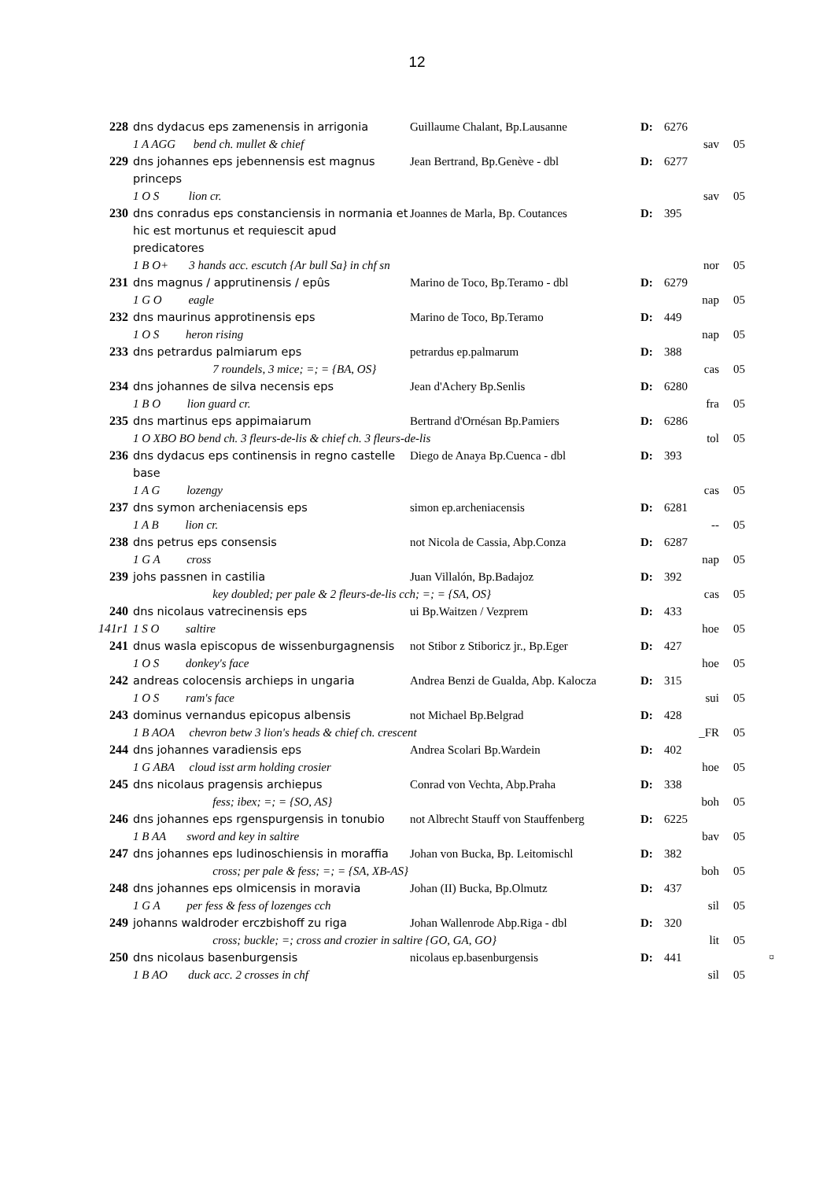12
| 228 | dns dydacus eps zamenensis in arrigonia | Guillaume Chalant, Bp.Lausanne | D: | 6276 | |
| | 1 A AGG bend ch. mullet & chief | | | sav | 05 |
| 229 | dns johannes eps jebennensis est magnus princeps | Jean Bertrand, Bp.Genève - dbl | D: | 6277 | |
| | 1 O S lion cr. | | | sav | 05 |
| 230 | dns conradus eps constanciensis in normania et hic est mortunus et requiescit apud predicatores | Joannes de Marla, Bp. Coutances | D: | 395 | |
| | 1 B O+ 3 hands acc. escutch {Ar bull Sa} in chf sn | | | nor | 05 |
| 231 | dns magnus / apprutinensis / epûs | Marino de Toco, Bp.Teramo - dbl | D: | 6279 | |
| | 1 G O eagle | | | nap | 05 |
| 232 | dns maurinus approtinensis eps | Marino de Toco, Bp.Teramo | D: | 449 | |
| | 1 O S heron rising | | | nap | 05 |
| 233 | dns petrardus palmiarum eps | petrardus ep.palmarum | D: | 388 | |
| | 7 roundels, 3 mice; =; = {BA, OS} | | | cas | 05 |
| 234 | dns johannes de silva necensis eps | Jean d'Achery Bp.Senlis | D: | 6280 | |
| | 1 B O lion guard cr. | | | fra | 05 |
| 235 | dns martinus eps appimaiarum | Bertrand d'Ornésan Bp.Pamiers | D: | 6286 | |
| | 1 O XBO BO bend ch. 3 fleurs-de-lis & chief ch. 3 fleurs-de-lis | | | tol | 05 |
| 236 | dns dydacus eps continensis in regno castelle base | Diego de Anaya Bp.Cuenca - dbl | D: | 393 | |
| | 1 A G lozengy | | | cas | 05 |
| 237 | dns symon archeniacensis eps | simon ep.archeniacensis | D: | 6281 | |
| | 1 A B lion cr. | | | -- | 05 |
| 238 | dns petrus eps consensis | not Nicola de Cassia, Abp.Conza | D: | 6287 | |
| | 1 G A cross | | | nap | 05 |
| 239 | johs passnen in castilia | Juan Villalón, Bp.Badajoz | D: | 392 | |
| | key doubled; per pale & 2 fleurs-de-lis cch; =; = {SA, OS} | | | cas | 05 |
| 240 | dns nicolaus vatrecinensis eps | ui Bp.Waitzen / Vezprem | D: | 433 | |
| 141r1 | 1 S O saltire | | | hoe | 05 |
| 241 | dnus wasla episcopus de wissenburgagnensis | not Stibor z Stiboricz jr., Bp.Eger | D: | 427 | |
| | 1 O S donkey's face | | | hoe | 05 |
| 242 | andreas colocensis archieps in ungaria | Andrea Benzi de Gualda, Abp. Kalocza | D: | 315 | |
| | 1 O S ram's face | | | sui | 05 |
| 243 | dominus vernandus epicopus albensis | not Michael Bp.Belgrad | D: | 428 | |
| | 1 B AOA chevron betw 3 lion's heads & chief ch. crescent | | | _FR | 05 |
| 244 | dns johannes varadiensis eps | Andrea Scolari Bp.Wardein | D: | 402 | |
| | 1 G ABA cloud isst arm holding crosier | | | hoe | 05 |
| 245 | dns nicolaus pragensis archiepus | Conrad von Vechta, Abp.Praha | D: | 338 | |
| | fess; ibex; =; = {SO, AS} | | | boh | 05 |
| 246 | dns johannes eps rgenspurgensis in tonubio | not Albrecht Stauff von Stauffenberg | D: | 6225 | |
| | 1 B AA sword and key in saltire | | | bav | 05 |
| 247 | dns johannes eps ludinoschiensis in moraffia | Johan von Bucka, Bp. Leitomischl | D: | 382 | |
| | cross; per pale & fess; =; = {SA, XB-AS} | | | boh | 05 |
| 248 | dns johannes eps olmicensis in moravia | Johan (II) Bucka, Bp.Olmutz | D: | 437 | |
| | 1 G A per fess & fess of lozenges cch | | | sil | 05 |
| 249 | johanns waldroder erczbishoff zu riga | Johan Wallenrode Abp.Riga - dbl | D: | 320 | |
| | cross; buckle; =; cross and crozier in saltire {GO, GA, GO} | | | lit | 05 |
| 250 | dns nicolaus basenburgensis | nicolaus ep.basenburgensis | D: | 441 | ¤ |
| | 1 B AO duck acc. 2 crosses in chf | | | sil | 05 |